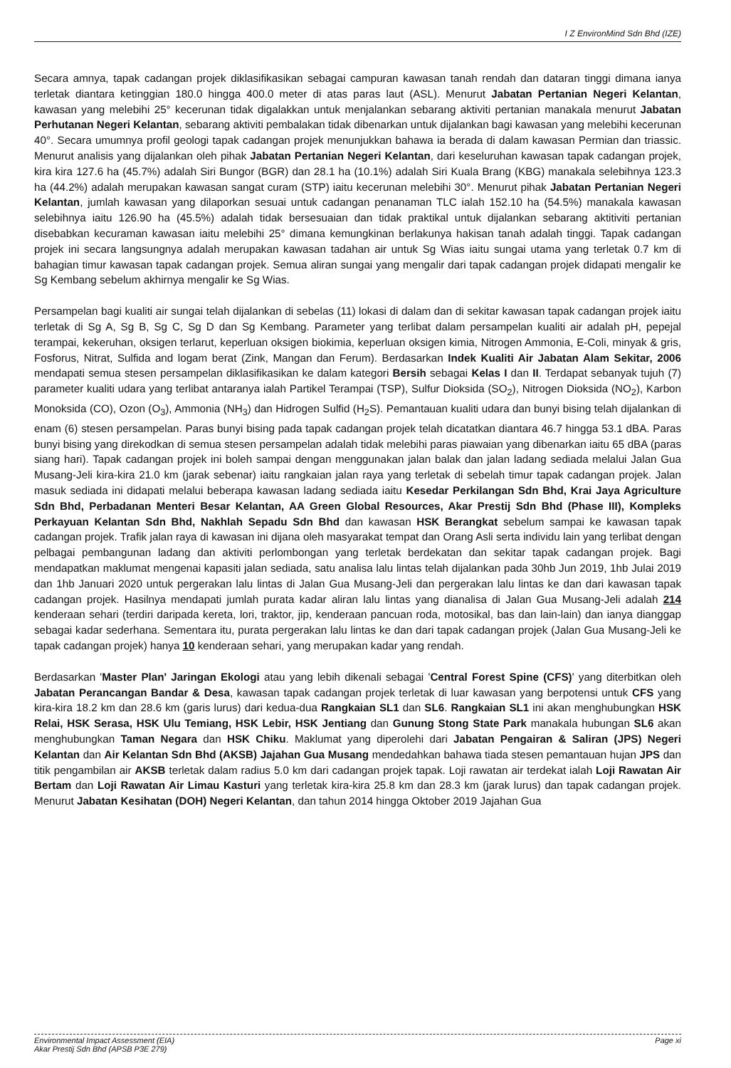I Z EnvironMind Sdn Bhd (IZE)
Secara amnya, tapak cadangan projek diklasifikasikan sebagai campuran kawasan tanah rendah dan dataran tinggi dimana ianya terletak diantara ketinggian 180.0 hingga 400.0 meter di atas paras laut (ASL). Menurut Jabatan Pertanian Negeri Kelantan, kawasan yang melebihi 25° kecerunan tidak digalakkan untuk menjalankan sebarang aktiviti pertanian manakala menurut Jabatan Perhutanan Negeri Kelantan, sebarang aktiviti pembalakan tidak dibenarkan untuk dijalankan bagi kawasan yang melebihi kecerunan 40°. Secara umumnya profil geologi tapak cadangan projek menunjukkan bahawa ia berada di dalam kawasan Permian dan triassic. Menurut analisis yang dijalankan oleh pihak Jabatan Pertanian Negeri Kelantan, dari keseluruhan kawasan tapak cadangan projek, kira kira 127.6 ha (45.7%) adalah Siri Bungor (BGR) dan 28.1 ha (10.1%) adalah Siri Kuala Brang (KBG) manakala selebihnya 123.3 ha (44.2%) adalah merupakan kawasan sangat curam (STP) iaitu kecerunan melebihi 30°. Menurut pihak Jabatan Pertanian Negeri Kelantan, jumlah kawasan yang dilaporkan sesuai untuk cadangan penanaman TLC ialah 152.10 ha (54.5%) manakala kawasan selebihnya iaitu 126.90 ha (45.5%) adalah tidak bersesuaian dan tidak praktikal untuk dijalankan sebarang aktitiviti pertanian disebabkan kecuraman kawasan iaitu melebihi 25° dimana kemungkinan berlakunya hakisan tanah adalah tinggi. Tapak cadangan projek ini secara langsungnya adalah merupakan kawasan tadahan air untuk Sg Wias iaitu sungai utama yang terletak 0.7 km di bahagian timur kawasan tapak cadangan projek. Semua aliran sungai yang mengalir dari tapak cadangan projek didapati mengalir ke Sg Kembang sebelum akhirnya mengalir ke Sg Wias.
Persampelan bagi kualiti air sungai telah dijalankan di sebelas (11) lokasi di dalam dan di sekitar kawasan tapak cadangan projek iaitu terletak di Sg A, Sg B, Sg C, Sg D dan Sg Kembang. Parameter yang terlibat dalam persampelan kualiti air adalah pH, pepejal terampai, kekeruhan, oksigen terlarut, keperluan oksigen biokimia, keperluan oksigen kimia, Nitrogen Ammonia, E-Coli, minyak & gris, Fosforus, Nitrat, Sulfida and logam berat (Zink, Mangan dan Ferum). Berdasarkan Indek Kualiti Air Jabatan Alam Sekitar, 2006 mendapati semua stesen persampelan diklasifikasikan ke dalam kategori Bersih sebagai Kelas I dan II. Terdapat sebanyak tujuh (7) parameter kualiti udara yang terlibat antaranya ialah Partikel Terampai (TSP), Sulfur Dioksida (SO<sub>2</sub>), Nitrogen Dioksida (NO<sub>2</sub>), Karbon Monoksida (CO), Ozon (O<sub>3</sub>), Ammonia (NH<sub>3</sub>) dan Hidrogen Sulfid (H<sub>2</sub>S). Pemantauan kualiti udara dan bunyi bising telah dijalankan di enam (6) stesen persampelan. Paras bunyi bising pada tapak cadangan projek telah dicatatkan diantara 46.7 hingga 53.1 dBA. Paras bunyi bising yang direkodkan di semua stesen persampelan adalah tidak melebihi paras piawaian yang dibenarkan iaitu 65 dBA (paras siang hari). Tapak cadangan projek ini boleh sampai dengan menggunakan jalan balak dan jalan ladang sediada melalui Jalan Gua Musang-Jeli kira-kira 21.0 km (jarak sebenar) iaitu rangkaian jalan raya yang terletak di sebelah timur tapak cadangan projek. Jalan masuk sediada ini didapati melalui beberapa kawasan ladang sediada iaitu Kesedar Perkilangan Sdn Bhd, Krai Jaya Agriculture Sdn Bhd, Perbadanan Menteri Besar Kelantan, AA Green Global Resources, Akar Prestij Sdn Bhd (Phase III), Kompleks Perkayuan Kelantan Sdn Bhd, Nakhlah Sepadu Sdn Bhd dan kawasan HSK Berangkat sebelum sampai ke kawasan tapak cadangan projek. Trafik jalan raya di kawasan ini dijana oleh masyarakat tempat dan Orang Asli serta individu lain yang terlibat dengan pelbagai pembangunan ladang dan aktiviti perlombongan yang terletak berdekatan dan sekitar tapak cadangan projek. Bagi mendapatkan maklumat mengenai kapasiti jalan sediada, satu analisa lalu lintas telah dijalankan pada 30hb Jun 2019, 1hb Julai 2019 dan 1hb Januari 2020 untuk pergerakan lalu lintas di Jalan Gua Musang-Jeli dan pergerakan lalu lintas ke dan dari kawasan tapak cadangan projek. Hasilnya mendapati jumlah purata kadar aliran lalu lintas yang dianalisa di Jalan Gua Musang-Jeli adalah 214 kenderaan sehari (terdiri daripada kereta, lori, traktor, jip, kenderaan pancuan roda, motosikal, bas dan lain-lain) dan ianya dianggap sebagai kadar sederhana. Sementara itu, purata pergerakan lalu lintas ke dan dari tapak cadangan projek (Jalan Gua Musang-Jeli ke tapak cadangan projek) hanya 10 kenderaan sehari, yang merupakan kadar yang rendah.
Berdasarkan 'Master Plan' Jaringan Ekologi atau yang lebih dikenali sebagai 'Central Forest Spine (CFS)' yang diterbitkan oleh Jabatan Perancangan Bandar & Desa, kawasan tapak cadangan projek terletak di luar kawasan yang berpotensi untuk CFS yang kira-kira 18.2 km dan 28.6 km (garis lurus) dari kedua-dua Rangkaian SL1 dan SL6. Rangkaian SL1 ini akan menghubungkan HSK Relai, HSK Serasa, HSK Ulu Temiang, HSK Lebir, HSK Jentiang dan Gunung Stong State Park manakala hubungan SL6 akan menghubungkan Taman Negara dan HSK Chiku. Maklumat yang diperolehi dari Jabatan Pengairan & Saliran (JPS) Negeri Kelantan dan Air Kelantan Sdn Bhd (AKSB) Jajahan Gua Musang mendedahkan bahawa tiada stesen pemantauan hujan JPS dan titik pengambilan air AKSB terletak dalam radius 5.0 km dari cadangan projek tapak. Loji rawatan air terdekat ialah Loji Rawatan Air Bertam dan Loji Rawatan Air Limau Kasturi yang terletak kira-kira 25.8 km dan 28.3 km (jarak lurus) dan tapak cadangan projek. Menurut Jabatan Kesihatan (DOH) Negeri Kelantan, dan tahun 2014 hingga Oktober 2019 Jajahan Gua
Environmental Impact Assessment (EIA)
Akar Prestij Sdn Bhd (APSB P3E 279)
Page xi